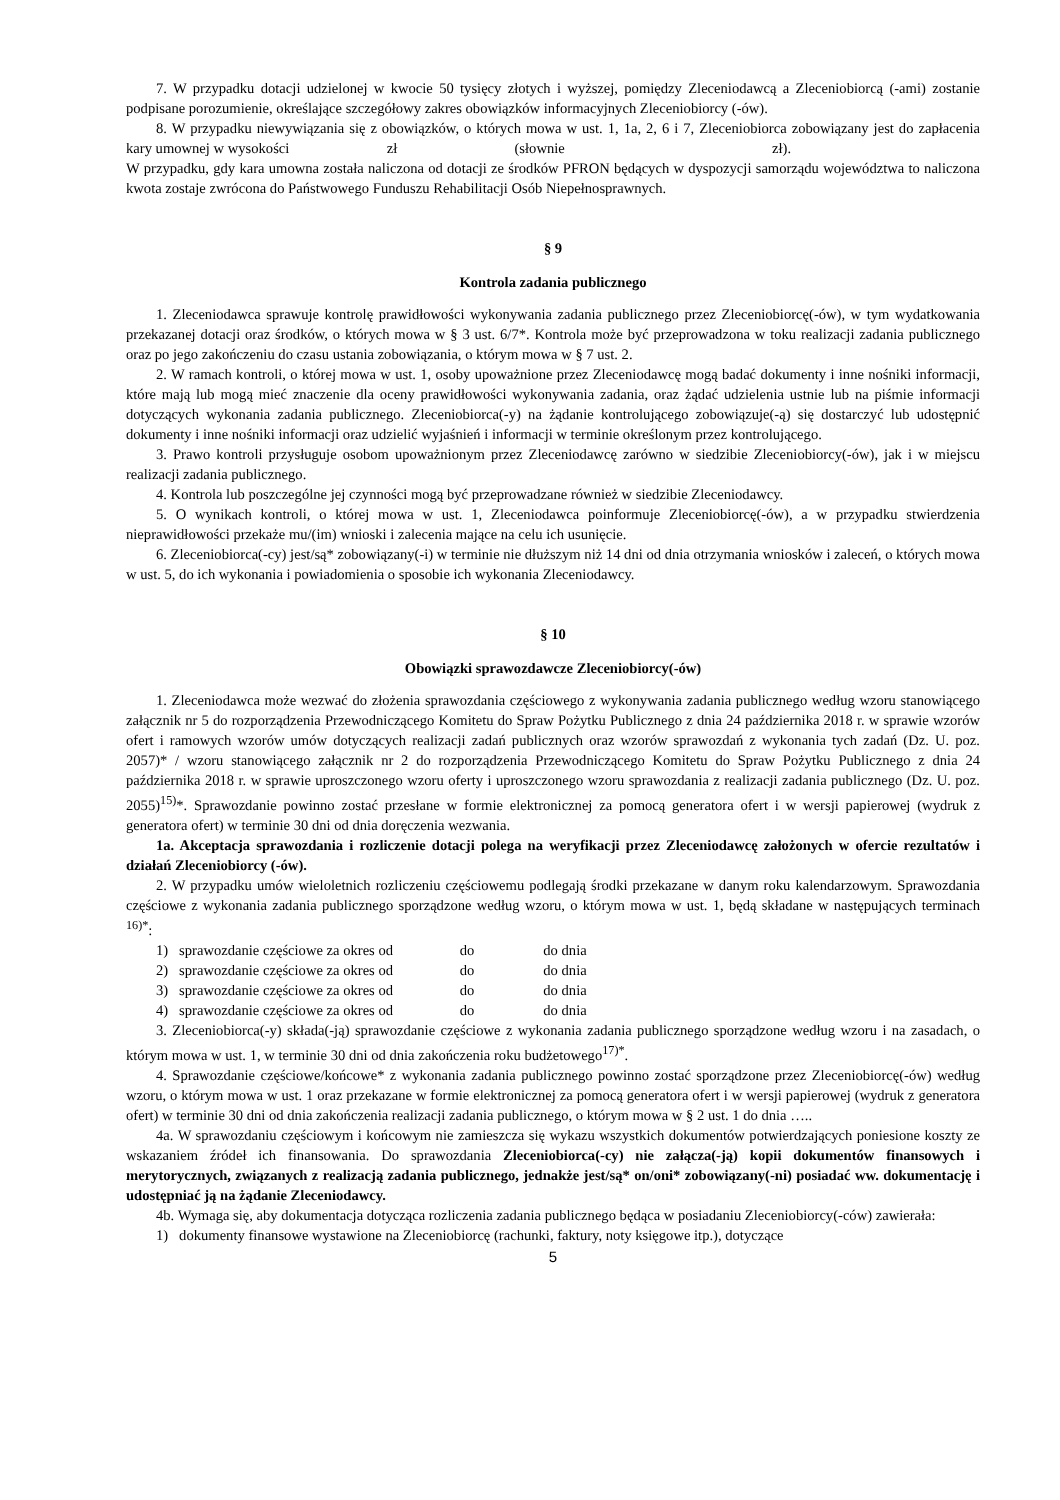7. W przypadku dotacji udzielonej w kwocie 50 tysięcy złotych i wyższej, pomiędzy Zleceniodawcą a Zleceniobiorcą (-ami) zostanie podpisane porozumienie, określające szczegółowy zakres obowiązków informacyjnych Zleceniobiorcy (-ów).
8. W przypadku niewywiązania się z obowiązków, o których mowa w ust. 1, 1a, 2, 6 i 7, Zleceniobiorca zobowiązany jest do zapłacenia kary umownej w wysokości zł (słownie zł).
W przypadku, gdy kara umowna została naliczona od dotacji ze środków PFRON będących w dyspozycji samorządu województwa to naliczona kwota zostaje zwrócona do Państwowego Funduszu Rehabilitacji Osób Niepełnosprawnych.
§ 9
Kontrola zadania publicznego
1. Zleceniodawca sprawuje kontrolę prawidłowości wykonywania zadania publicznego przez Zleceniobiorcę(-ów), w tym wydatkowania przekazanej dotacji oraz środków, o których mowa w § 3 ust. 6/7*. Kontrola może być przeprowadzona w toku realizacji zadania publicznego oraz po jego zakończeniu do czasu ustania zobowiązania, o którym mowa w § 7 ust. 2.
2. W ramach kontroli, o której mowa w ust. 1, osoby upoważnione przez Zleceniodawcę mogą badać dokumenty i inne nośniki informacji, które mają lub mogą mieć znaczenie dla oceny prawidłowości wykonywania zadania, oraz żądać udzielenia ustnie lub na piśmie informacji dotyczących wykonania zadania publicznego. Zleceniobiorca(-y) na żądanie kontrolującego zobowiązuje(-ą) się dostarczyć lub udostępnić dokumenty i inne nośniki informacji oraz udzielić wyjaśnień i informacji w terminie określonym przez kontrolującego.
3. Prawo kontroli przysługuje osobom upoważnionym przez Zleceniodawcę zarówno w siedzibie Zleceniobiorcy(-ów), jak i w miejscu realizacji zadania publicznego.
4. Kontrola lub poszczególne jej czynności mogą być przeprowadzane również w siedzibie Zleceniodawcy.
5. O wynikach kontroli, o której mowa w ust. 1, Zleceniodawca poinformuje Zleceniobiorcę(-ów), a w przypadku stwierdzenia nieprawidłowości przekaże mu/(im) wnioski i zalecenia mające na celu ich usunięcie.
6. Zleceniobiorca(-cy) jest/są* zobowiązany(-i) w terminie nie dłuższym niż 14 dni od dnia otrzymania wniosków i zaleceń, o których mowa w ust. 5, do ich wykonania i powiadomienia o sposobie ich wykonania Zleceniodawcy.
§ 10
Obowiązki sprawozdawcze Zleceniobiorcy(-ów)
1. Zleceniodawca może wezwać do złożenia sprawozdania częściowego z wykonywania zadania publicznego według wzoru stanowiącego załącznik nr 5 do rozporządzenia Przewodniczącego Komitetu do Spraw Pożytku Publicznego z dnia 24 października 2018 r. w sprawie wzorów ofert i ramowych wzorów umów dotyczących realizacji zadań publicznych oraz wzorów sprawozdań z wykonania tych zadań (Dz. U. poz. 2057)* / wzoru stanowiącego załącznik nr 2 do rozporządzenia Przewodniczącego Komitetu do Spraw Pożytku Publicznego z dnia 24 października 2018 r. w sprawie uproszczonego wzoru oferty i uproszczonego wzoru sprawozdania z realizacji zadania publicznego (Dz. U. poz. 2055)<sup>15)</sup>*. Sprawozdanie powinno zostać przesłane w formie elektronicznej za pomocą generatora ofert i w wersji papierowej (wydruk z generatora ofert) w terminie 30 dni od dnia doręczenia wezwania.
1a. Akceptacja sprawozdania i rozliczenie dotacji polega na weryfikacji przez Zleceniodawcę założonych w ofercie rezultatów i działań Zleceniobiorcy (-ów).
2. W przypadku umów wieloletnich rozliczeniu częściowemu podlegają środki przekazane w danym roku kalendarzowym. Sprawozdania częściowe z wykonania zadania publicznego sporządzone według wzoru, o którym mowa w ust. 1, będą składane w następujących terminach <sup>16)*</sup>:
1) sprawozdanie częściowe za okres od do do dnia
2) sprawozdanie częściowe za okres od do do dnia
3) sprawozdanie częściowe za okres od do do dnia
4) sprawozdanie częściowe za okres od do do dnia
3. Zleceniobiorca(-y) składa(-ją) sprawozdanie częściowe z wykonania zadania publicznego sporządzone według wzoru i na zasadach, o którym mowa w ust. 1, w terminie 30 dni od dnia zakończenia roku budżetowego<sup>17)*</sup>.
4. Sprawozdanie częściowe/końcowe* z wykonania zadania publicznego powinno zostać sporządzone przez Zleceniobiorcę(-ów) według wzoru, o którym mowa w ust. 1 oraz przekazane w formie elektronicznej za pomocą generatora ofert i w wersji papierowej (wydruk z generatora ofert) w terminie 30 dni od dnia zakończenia realizacji zadania publicznego, o którym mowa w § 2 ust. 1 do dnia …..
4a. W sprawozdaniu częściowym i końcowym nie zamieszcza się wykazu wszystkich dokumentów potwierdzających poniesione koszty ze wskazaniem źródeł ich finansowania. Do sprawozdania Zleceniobiorca(-cy) nie załącza(-ją) kopii dokumentów finansowych i merytorycznych, związanych z realizacją zadania publicznego, jednakże jest/są* on/oni* zobowiązany(-ni) posiadać ww. dokumentację i udostępniać ją na żądanie Zleceniodawcy.
4b. Wymaga się, aby dokumentacja dotycząca rozliczenia zadania publicznego będąca w posiadaniu Zleceniobiorcy(-ców) zawierała:
1) dokumenty finansowe wystawione na Zleceniobiorcę (rachunki, faktury, noty księgowe itp.), dotyczące
5